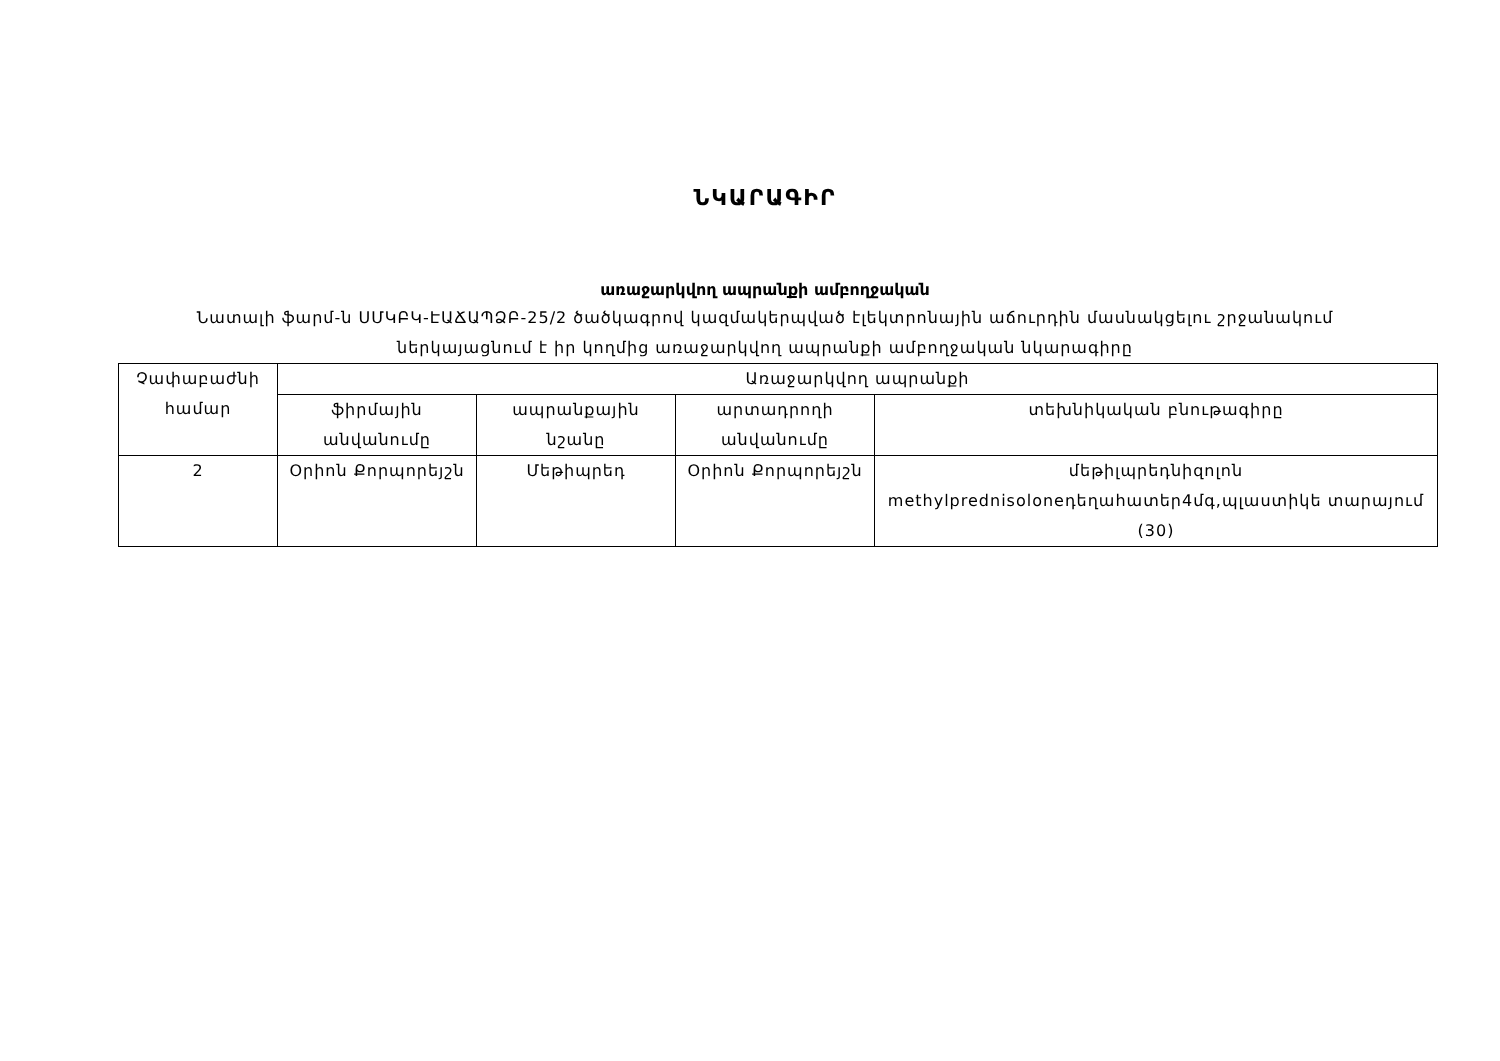ՆԿԱՐԱԳԻՐ
առաջարկվող ապրանքի ամբողջական
Նատալի ֆարմ-ն ՍՄԿԲԿ-ԷԱՃԱՊՁԲ-25/2 ծածկագրով կազմակերպված էլեկտրոնային աճուրդին մասնակցելու շրջանակում ներկայացնում է իր կողմից առաջարկվող ապրանքի ամբողջական նկարագիրը
| Չափաբաժնի համար | Առաջարկվող ապրանքի | | | |
| --- | --- | --- | --- | --- |
| | ֆիրմային անվանումը | ապրանքային նշանը | արտադրողի անվանումը | տեխնիկական բնութագիրը |
| 2 | Օրիոն Քորպորեյշն | Մեթիպրեդ | Օրիոն Քորպորեյշն | մեթիլպրեդնիզոլոն methylprednisoloneդեղահատեր4մգ,պլաստիկե տարայում (30) |